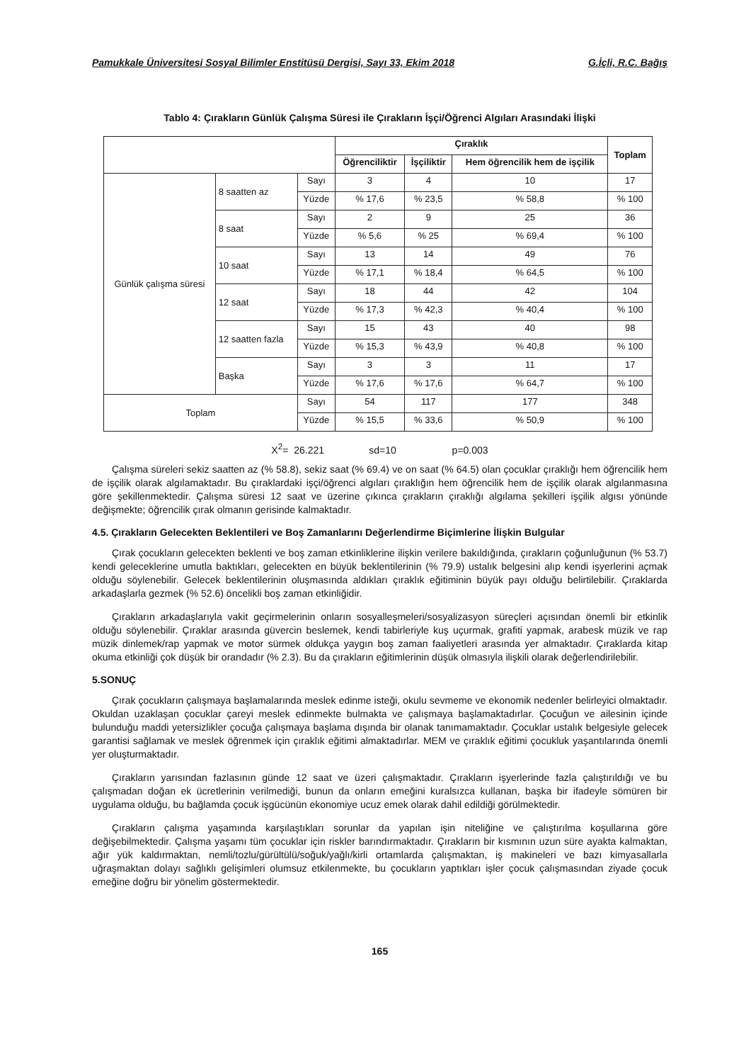Pamukkale Üniversitesi Sosyal Bilimler Enstitüsü Dergisi, Sayı 33, Ekim 2018 G.İçli, R.C. Bağış
Tablo 4: Çırakların Günlük Çalışma Süresi ile Çırakların İşçi/Öğrenci Algıları Arasındaki İlişki
| | | | Çıraklık | | | Toplam |
| --- | --- | --- | --- | --- | --- | --- |
| | | | Öğrenciliktir | İşçiliktir | Hem öğrencilik hem de işçilik | |
| Günlük çalışma süresi | 8 saatten az | Sayı | 3 | 4 | 10 | 17 |
| | | Yüzde | % 17,6 | % 23,5 | % 58,8 | % 100 |
| | 8 saat | Sayı | 2 | 9 | 25 | 36 |
| | | Yüzde | % 5,6 | % 25 | % 69,4 | % 100 |
| | 10 saat | Sayı | 13 | 14 | 49 | 76 |
| | | Yüzde | % 17,1 | % 18,4 | % 64,5 | % 100 |
| | 12 saat | Sayı | 18 | 44 | 42 | 104 |
| | | Yüzde | % 17,3 | % 42,3 | % 40,4 | % 100 |
| | 12 saatten fazla | Sayı | 15 | 43 | 40 | 98 |
| | | Yüzde | % 15,3 | % 43,9 | % 40,8 | % 100 |
| | Başka | Sayı | 3 | 3 | 11 | 17 |
| | | Yüzde | % 17,6 | % 17,6 | % 64,7 | % 100 |
| Toplam | | Sayı | 54 | 117 | 177 | 348 |
| | | Yüzde | % 15,5 | % 33,6 | % 50,9 | % 100 |
X<sup>2</sup>= 26.221 sd=10 p=0.003
Çalışma süreleri sekiz saatten az (% 58.8), sekiz saat (% 69.4) ve on saat (% 64.5) olan çocuklar çıraklığı hem öğrencilik hem de işçilik olarak algılamaktadır. Bu çıraklardaki işçi/öğrenci algıları çıraklığın hem öğrencilik hem de işçilik olarak algılanmasına göre şekillenmektedir. Çalışma süresi 12 saat ve üzerine çıkınca çırakların çıraklığı algılama şekilleri işçilik algısı yönünde değişmekte; öğrencilik çırak olmanın gerisinde kalmaktadır.
4.5. Çırakların Gelecekten Beklentileri ve Boş Zamanlarını Değerlendirme Biçimlerine İlişkin Bulgular
Çırak çocukların gelecekten beklenti ve boş zaman etkinliklerine ilişkin verilere bakıldığında, çırakların çoğunluğunun (% 53.7) kendi geleceklerine umutla baktıkları, gelecekten en büyük beklentilerinin (% 79.9) ustalık belgesini alıp kendi işyerlerini açmak olduğu söylenebilir. Gelecek beklentilerinin oluşmasında aldıkları çıraklık eğitiminin büyük payı olduğu belirtilebilir. Çıraklarda arkadaşlarla gezmek (% 52.6) öncelikli boş zaman etkinliğidir.
Çırakların arkadaşlarıyla vakit geçirmelerinin onların sosyalleşmeleri/sosyalizasyon süreçleri açısından önemli bir etkinlik olduğu söylenebilir. Çıraklar arasında güvercin beslemek, kendi tabirleriyle kuş uçurmak, grafiti yapmak, arabesk müzik ve rap müzik dinlemek/rap yapmak ve motor sürmek oldukça yaygın boş zaman faaliyetleri arasında yer almaktadır. Çıraklarda kitap okuma etkinliği çok düşük bir orandadır (% 2.3). Bu da çırakların eğitimlerinin düşük olmasıyla ilişkili olarak değerlendirilebilir.
5.SONUÇ
Çırak çocukların çalışmaya başlamalarında meslek edinme isteği, okulu sevmeme ve ekonomik nedenler belirleyici olmaktadır. Okuldan uzaklaşan çocuklar çareyi meslek edinmekte bulmakta ve çalışmaya başlamaktadırlar. Çocuğun ve ailesinin içinde bulunduğu maddi yetersizlikler çocuğa çalışmaya başlama dışında bir olanak tanımamaktadır. Çocuklar ustalık belgesiyle gelecek garantisi sağlamak ve meslek öğrenmek için çıraklık eğitimi almaktadırlar. MEM ve çıraklık eğitimi çocukluk yaşantılarında önemli yer oluşturmaktadır.
Çırakların yarısından fazlasının günde 12 saat ve üzeri çalışmaktadır. Çırakların işyerlerinde fazla çalıştırıldığı ve bu çalışmadan doğan ek ücretlerinin verilmediği, bunun da onların emeğini kuralsızca kullanan, başka bir ifadeyle sömüren bir uygulama olduğu, bu bağlamda çocuk işgücünün ekonomiye ucuz emek olarak dahil edildiği görülmektedir.
Çırakların çalışma yaşamında karşılaştıkları sorunlar da yapılan işin niteliğine ve çalıştırılma koşullarına göre değişebilmektedir. Çalışma yaşamı tüm çocuklar için riskler barındırmaktadır. Çırakların bir kısmının uzun süre ayakta kalmaktan, ağır yük kaldırmaktan, nemli/tozlu/gürültülü/soğuk/yağlı/kirli ortamlarda çalışmaktan, iş makineleri ve bazı kimyasallarla uğraşmaktan dolayı sağlıklı gelişimleri olumsuz etkilenmekte, bu çocukların yaptıkları işler çocuk çalışmasından ziyade çocuk emeğine doğru bir yönelim göstermektedir.
165